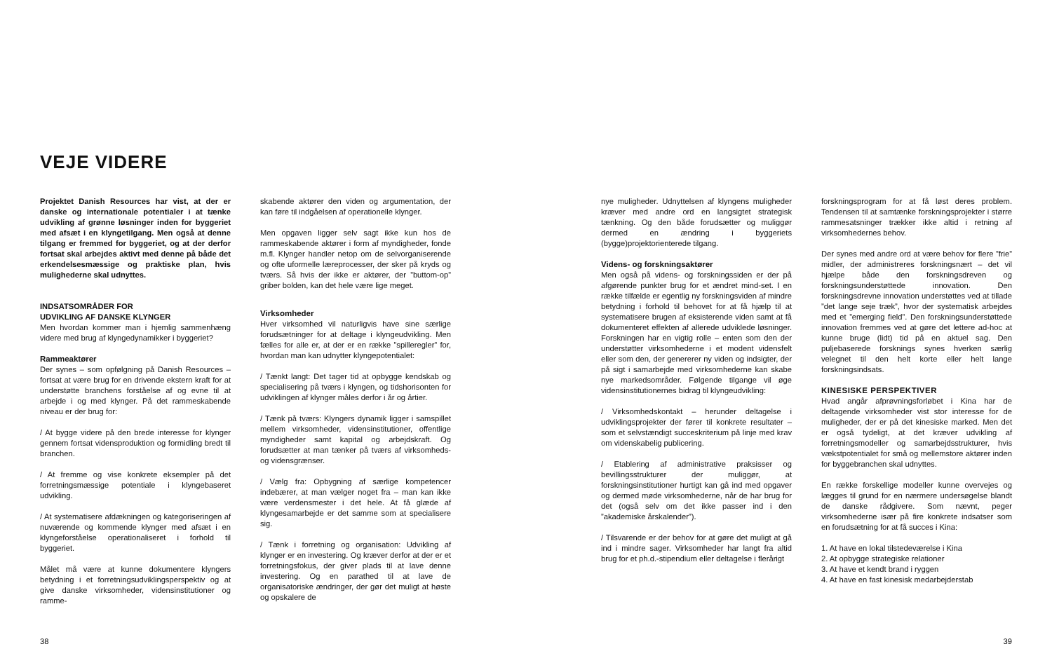VEJE VIDERE
Projektet Danish Resources har vist, at der er danske og internationale potentialer i at tænke udvikling af grønne løsninger inden for byggeriet med afsæt i en klyngetilgang. Men også at denne tilgang er fremmed for byggeriet, og at der derfor fortsat skal arbejdes aktivt med denne på både det erkendelsesmæssige og praktiske plan, hvis mulighederne skal udnyttes.
INDSATSOMRÅDER FOR
UDVIKLING AF DANSKE KLYNGER
Men hvordan kommer man i hjemlig sammenhæng videre med brug af klyngedynamikker i byggeriet?
Rammeaktører
Der synes – som opfølgning på Danish Resources – fortsat at være brug for en drivende ekstern kraft for at understøtte branchens forståelse af og evne til at arbejde i og med klynger. På det rammeskabende niveau er der brug for:
/ At bygge videre på den brede interesse for klynger gennem fortsat vidensproduktion og formidling bredt til branchen.
/ At fremme og vise konkrete eksempler på det forretningsmæssige potentiale i klyngebaseret udvikling.
/ At systematisere afdækningen og kategoriseringen af nuværende og kommende klynger med afsæt i en klyngeforståelse operationaliseret i forhold til byggeriet.
Målet må være at kunne dokumentere klyngers betydning i et forretningsudviklingsperspektiv og at give danske virksomheder, vidensinstitutioner og ramme-
skabende aktører den viden og argumentation, der kan føre til indgåelsen af operationelle klynger.
Men opgaven ligger selv sagt ikke kun hos de rammeskabende aktører i form af myndigheder, fonde m.fl. Klynger handler netop om de selvorganiserende og ofte uformelle læreprocesser, der sker på kryds og tværs. Så hvis der ikke er aktører, der ”buttom-op” griber bolden, kan det hele være lige meget.
Virksomheder
Hver virksomhed vil naturligvis have sine særlige forudsætninger for at deltage i klyngeudvikling. Men fælles for alle er, at der er en række ”spilleregler” for, hvordan man kan udnytter klyngepotentialet:
/ Tænkt langt: Det tager tid at opbygge kendskab og specialisering på tværs i klyngen, og tidshorisonten for udviklingen af klynger måles derfor i år og årtier.
/ Tænk på tværs: Klyngers dynamik ligger i samspillet mellem virksomheder, vidensinstitutioner, offentlige myndigheder samt kapital og arbejdskraft. Og forudsætter at man tænker på tværs af virksomheds- og vidensgrænser.
/ Vælg fra: Opbygning af særlige kompetencer indebærer, at man vælger noget fra – man kan ikke være verdensmester i det hele. At få glæde af klyngesamarbejde er det samme som at specialisere sig.
/ Tænk i forretning og organisation: Udvikling af klynger er en investering. Og kræver derfor at der er et forretningsfokus, der giver plads til at lave denne investering. Og en parathed til at lave de organisatoriske ændringer, der gør det muligt at høste og opskalere de
nye muligheder. Udnyttelsen af klyngens muligheder kræver med andre ord en langsigtet strategisk tænkning. Og den både forudsætter og muliggør dermed en ændring i byggeriets (bygge)projektorienterede tilgang.
Videns- og forskningsaktører
Men også på videns- og forskningssiden er der på afgørende punkter brug for et ændret mind-set. I en række tilfælde er egentlig ny forskningsviden af mindre betydning i forhold til behovet for at få hjælp til at systematisere brugen af eksisterende viden samt at få dokumenteret effekten af allerede udviklede løsninger. Forskningen har en vigtig rolle – enten som den der understøtter virksomhederne i et modent vidensfelt eller som den, der genererer ny viden og indsigter, der på sigt i samarbejde med virksomhederne kan skabe nye markedsområder. Følgende tilgange vil øge vidensinstitutionernes bidrag til klyngeudvikling:
/ Virksomhedskontakt – herunder deltagelse i udviklingsprojekter der fører til konkrete resultater – som et selvstændigt succeskriterium på linje med krav om videnskabelig publicering.
/ Etablering af administrative praksisser og bevillingsstrukturer der muliggør, at forskningsinstitutioner hurtigt kan gå ind med opgaver og dermed møde virksomhederne, når de har brug for det (også selv om det ikke passer ind i den ”akademiske årskalender”).
/ Tilsvarende er der behov for at gøre det muligt at gå ind i mindre sager. Virksomheder har langt fra altid brug for et ph.d.-stipendium eller deltagelse i flerårigt
forskningsprogram for at få løst deres problem. Tendensen til at samtænke forskningsprojekter i større rammesatsninger trækker ikke altid i retning af virksomhedernes behov.
Der synes med andre ord at være behov for flere ”frie” midler, der administreres forskningsnært – det vil hjælpe både den forskningsdreven og forskningsunderstøttede innovation. Den forskningsdrevne innovation understøttes ved at tillade ”det lange seje træk”, hvor der systematisk arbejdes med et ”emerging field”. Den forskningsunderstøttede innovation fremmes ved at gøre det lettere ad-hoc at kunne bruge (lidt) tid på en aktuel sag. Den puljebaserede forsknings synes hverken særlig velegnet til den helt korte eller helt lange forskningsindsats.
KINESISKE PERSPEKTIVER
Hvad angår afprøvningsforløbet i Kina har de deltagende virksomheder vist stor interesse for de muligheder, der er på det kinesiske marked. Men det er også tydeligt, at det kræver udvikling af forretningsmodeller og samarbejdsstrukturer, hvis vækstpotentialet for små og mellemstore aktører inden for byggebranchen skal udnyttes.
En række forskellige modeller kunne overvejes og lægges til grund for en nærmere undersøgelse blandt de danske rådgivere. Som nævnt, peger virksomhederne især på fire konkrete indsatser som en forudsætning for at få succes i Kina:
1. At have en lokal tilstedeværelse i Kina
2. At opbygge strategiske relationer
3. At have et kendt brand i ryggen
4. At have en fast kinesisk medarbejderstab
38 39